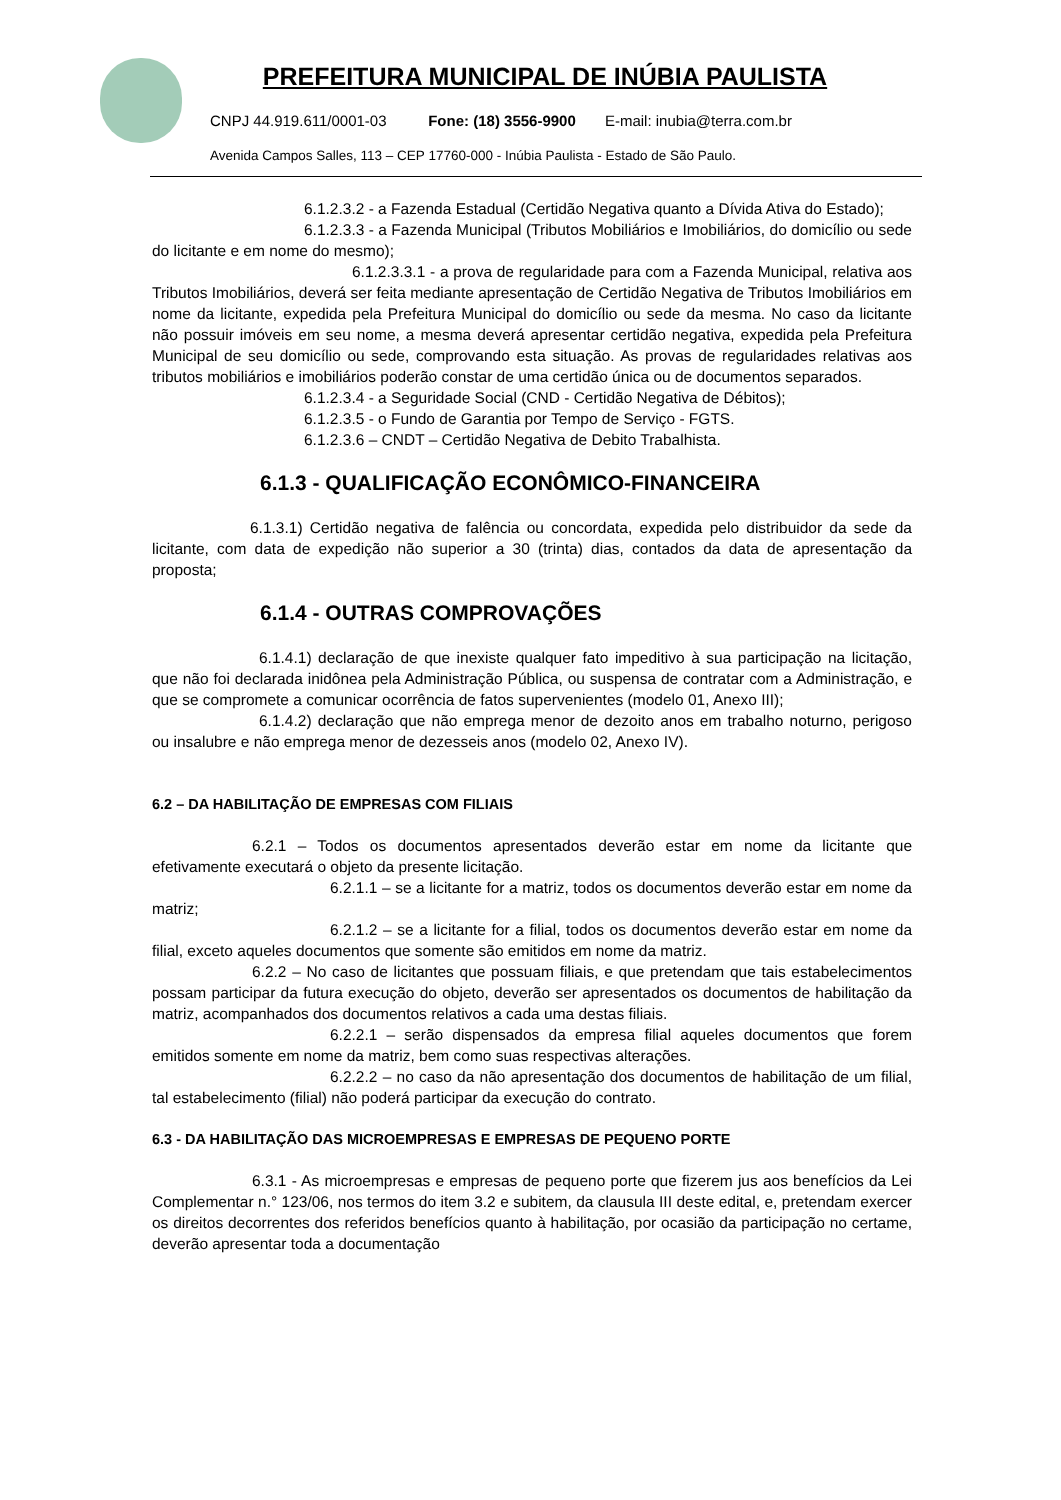PREFEITURA MUNICIPAL DE INÚBIA PAULISTA
CNPJ 44.919.611/0001-03 Fone: (18) 3556-9900 E-mail: inubia@terra.com.br
Avenida Campos Salles, 113 – CEP 17760-000 - Inúbia Paulista - Estado de São Paulo.
6.1.2.3.2 - a Fazenda Estadual (Certidão Negativa quanto a Dívida Ativa do Estado);
6.1.2.3.3 - a Fazenda Municipal (Tributos Mobiliários e Imobiliários, do domicílio ou sede do licitante e em nome do mesmo);
6.1.2.3.3.1 - a prova de regularidade para com a Fazenda Municipal, relativa aos Tributos Imobiliários, deverá ser feita mediante apresentação de Certidão Negativa de Tributos Imobiliários em nome da licitante, expedida pela Prefeitura Municipal do domicílio ou sede da mesma. No caso da licitante não possuir imóveis em seu nome, a mesma deverá apresentar certidão negativa, expedida pela Prefeitura Municipal de seu domicílio ou sede, comprovando esta situação. As provas de regularidades relativas aos tributos mobiliários e imobiliários poderão constar de uma certidão única ou de documentos separados.
6.1.2.3.4 - a Seguridade Social (CND - Certidão Negativa de Débitos);
6.1.2.3.5 - o Fundo de Garantia por Tempo de Serviço - FGTS.
6.1.2.3.6 – CNDT – Certidão Negativa de Debito Trabalhista.
6.1.3 - QUALIFICAÇÃO ECONÔMICO-FINANCEIRA
6.1.3.1) Certidão negativa de falência ou concordata, expedida pelo distribuidor da sede da licitante, com data de expedição não superior a 30 (trinta) dias, contados da data de apresentação da proposta;
6.1.4 - OUTRAS COMPROVAÇÕES
6.1.4.1) declaração de que inexiste qualquer fato impeditivo à sua participação na licitação, que não foi declarada inidônea pela Administração Pública, ou suspensa de contratar com a Administração, e que se compromete a comunicar ocorrência de fatos supervenientes (modelo 01, Anexo III);
6.1.4.2) declaração que não emprega menor de dezoito anos em trabalho noturno, perigoso ou insalubre e não emprega menor de dezesseis anos (modelo 02, Anexo IV).
6.2 – DA HABILITAÇÃO DE EMPRESAS COM FILIAIS
6.2.1 – Todos os documentos apresentados deverão estar em nome da licitante que efetivamente executará o objeto da presente licitação.
6.2.1.1 – se a licitante for a matriz, todos os documentos deverão estar em nome da matriz;
6.2.1.2 – se a licitante for a filial, todos os documentos deverão estar em nome da filial, exceto aqueles documentos que somente são emitidos em nome da matriz.
6.2.2 – No caso de licitantes que possuam filiais, e que pretendam que tais estabelecimentos possam participar da futura execução do objeto, deverão ser apresentados os documentos de habilitação da matriz, acompanhados dos documentos relativos a cada uma destas filiais.
6.2.2.1 – serão dispensados da empresa filial aqueles documentos que forem emitidos somente em nome da matriz, bem como suas respectivas alterações.
6.2.2.2 – no caso da não apresentação dos documentos de habilitação de um filial, tal estabelecimento (filial) não poderá participar da execução do contrato.
6.3 - DA HABILITAÇÃO DAS MICROEMPRESAS E EMPRESAS DE PEQUENO PORTE
6.3.1 - As microempresas e empresas de pequeno porte que fizerem jus aos benefícios da Lei Complementar n.° 123/06, nos termos do item 3.2 e subitem, da clausula III deste edital, e, pretendam exercer os direitos decorrentes dos referidos benefícios quanto à habilitação, por ocasião da participação no certame, deverão apresentar toda a documentação